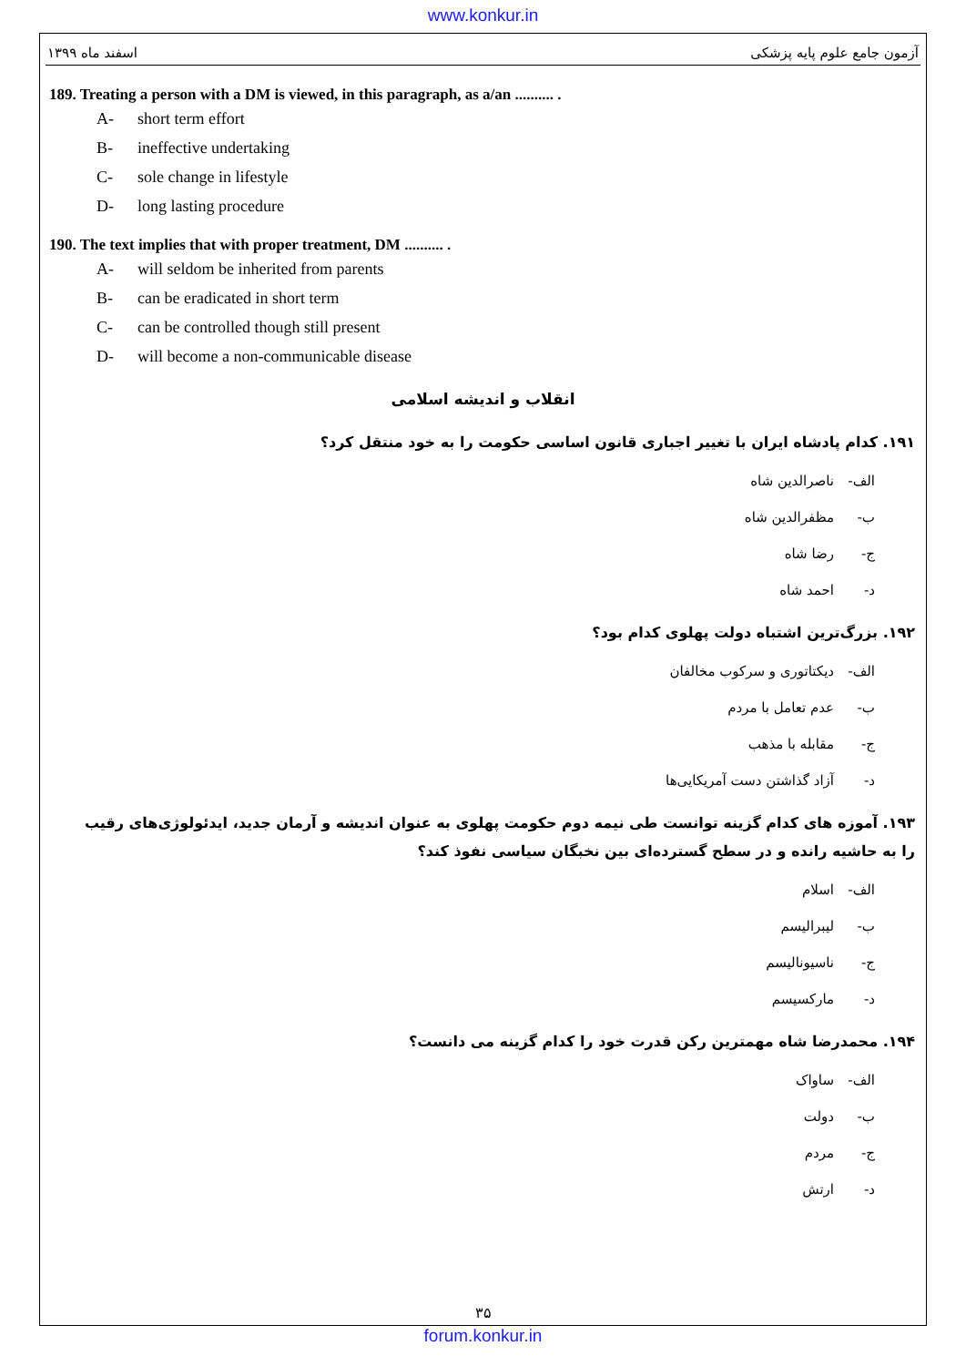www.konkur.in
اسفند ماه ۱۳۹۹ آزمون جامع علوم پایه پزشکی
189. Treating a person with a DM is viewed, in this paragraph, as a/an .......... .
A- short term effort
B- ineffective undertaking
C- sole change in lifestyle
D- long lasting procedure
190. The text implies that with proper treatment, DM .......... .
A- will seldom be inherited from parents
B- can be eradicated in short term
C- can be controlled though still present
D- will become a non-communicable disease
انقلاب و اندیشه اسلامی
۱۹۱. کدام پادشاه ایران با تغییر اجباری قانون اساسی حکومت را به خود منتقل کرد؟
الف- ناصرالدین شاه
ب- مظفرالدین شاه
ج- رضا شاه
د- احمد شاه
۱۹۲. بزرگ‌ترین اشتباه دولت پهلوی کدام بود؟
الف- دیکتاتوری و سرکوب مخالفان
ب- عدم تعامل با مردم
ج- مقابله با مذهب
د- آزاد گذاشتن دست آمریکایی‌ها
۱۹۳. آموزه های کدام گزینه توانست طی نیمه دوم حکومت پهلوی به عنوان اندیشه و آرمان جدید، ایدئولوژی‌های رقیب را به حاشیه رانده و در سطح گسترده‌ای بین نخبگان سیاسی نفوذ کند؟
الف- اسلام
ب- لیبرالیسم
ج- ناسیونالیسم
د- مارکسیسم
۱۹۴. محمدرضا شاه مهمترین رکن قدرت خود را کدام گزینه می دانست؟
الف- ساواک
ب- دولت
ج- مردم
د- ارتش
۳۵
forum.konkur.in